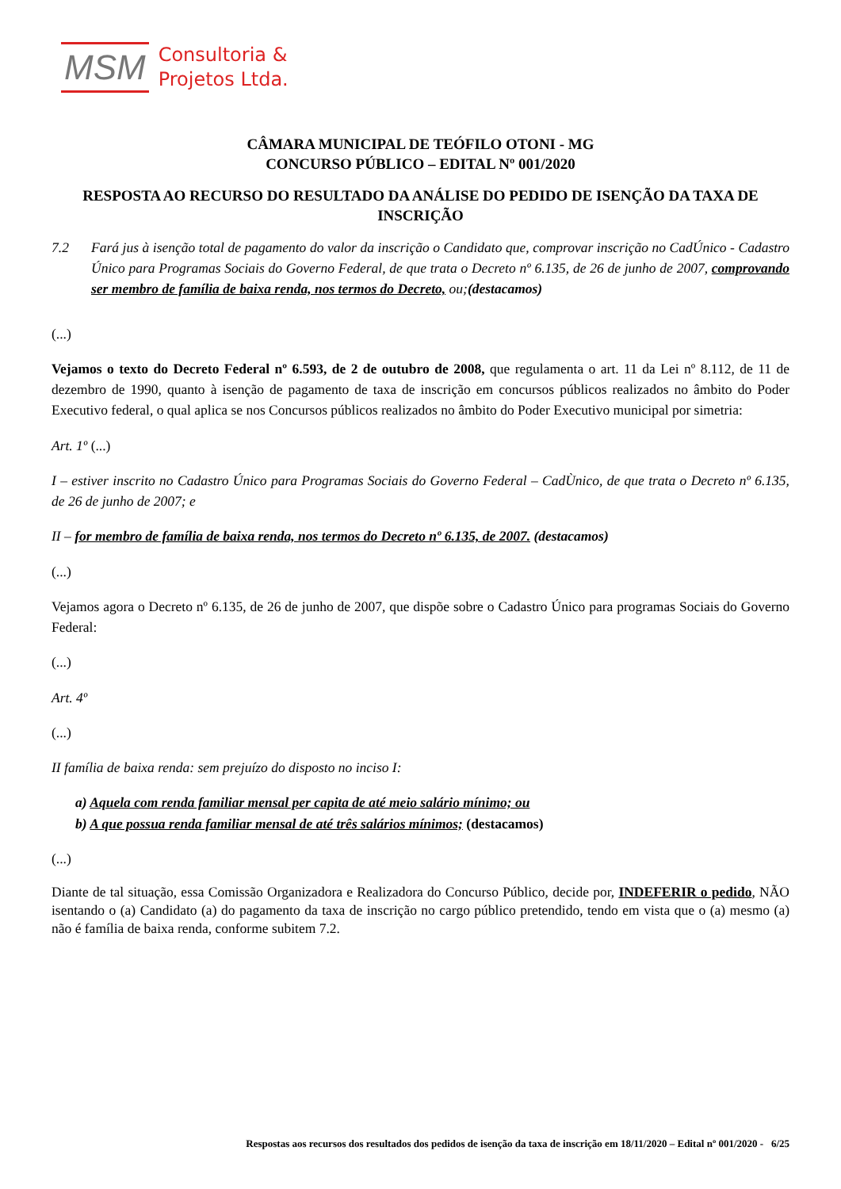MSM Consultoria &
Projetos Ltda.
CÂMARA MUNICIPAL DE TEÓFILO OTONI - MG
CONCURSO PÚBLICO – EDITAL Nº 001/2020
RESPOSTA AO RECURSO DO RESULTADO DA ANÁLISE DO PEDIDO DE ISENÇÃO DA TAXA DE INSCRIÇÃO
7.2 Fará jus à isenção total de pagamento do valor da inscrição o Candidato que, comprovar inscrição no CadÚnico - Cadastro Único para Programas Sociais do Governo Federal, de que trata o Decreto nº 6.135, de 26 de junho de 2007, comprovando ser membro de família de baixa renda, nos termos do Decreto, ou;(destacamos)
(...)
Vejamos o texto do Decreto Federal nº 6.593, de 2 de outubro de 2008, que regulamenta o art. 11 da Lei nº 8.112, de 11 de dezembro de 1990, quanto à isenção de pagamento de taxa de inscrição em concursos públicos realizados no âmbito do Poder Executivo federal, o qual aplica se nos Concursos públicos realizados no âmbito do Poder Executivo municipal por simetria:
Art. 1º (...)
I – estiver inscrito no Cadastro Único para Programas Sociais do Governo Federal – CadÙnico, de que trata o Decreto nº 6.135, de 26 de junho de 2007; e
II – for membro de família de baixa renda, nos termos do Decreto nº 6.135, de 2007. (destacamos)
(...)
Vejamos agora o Decreto nº 6.135, de 26 de junho de 2007, que dispõe sobre o Cadastro Único para programas Sociais do Governo Federal:
(...)
Art. 4º
(...)
II família de baixa renda: sem prejuízo do disposto no inciso I:
a) Aquela com renda familiar mensal per capita de até meio salário mínimo; ou
b) A que possua renda familiar mensal de até três salários mínimos; (destacamos)
(...)
Diante de tal situação, essa Comissão Organizadora e Realizadora do Concurso Público, decide por, INDEFERIR o pedido, NÃO isentando o (a) Candidato (a) do pagamento da taxa de inscrição no cargo público pretendido, tendo em vista que o (a) mesmo (a) não é família de baixa renda, conforme subitem 7.2.
Respostas aos recursos dos resultados dos pedidos de isenção da taxa de inscrição em 18/11/2020 – Edital nº 001/2020 - 6/25